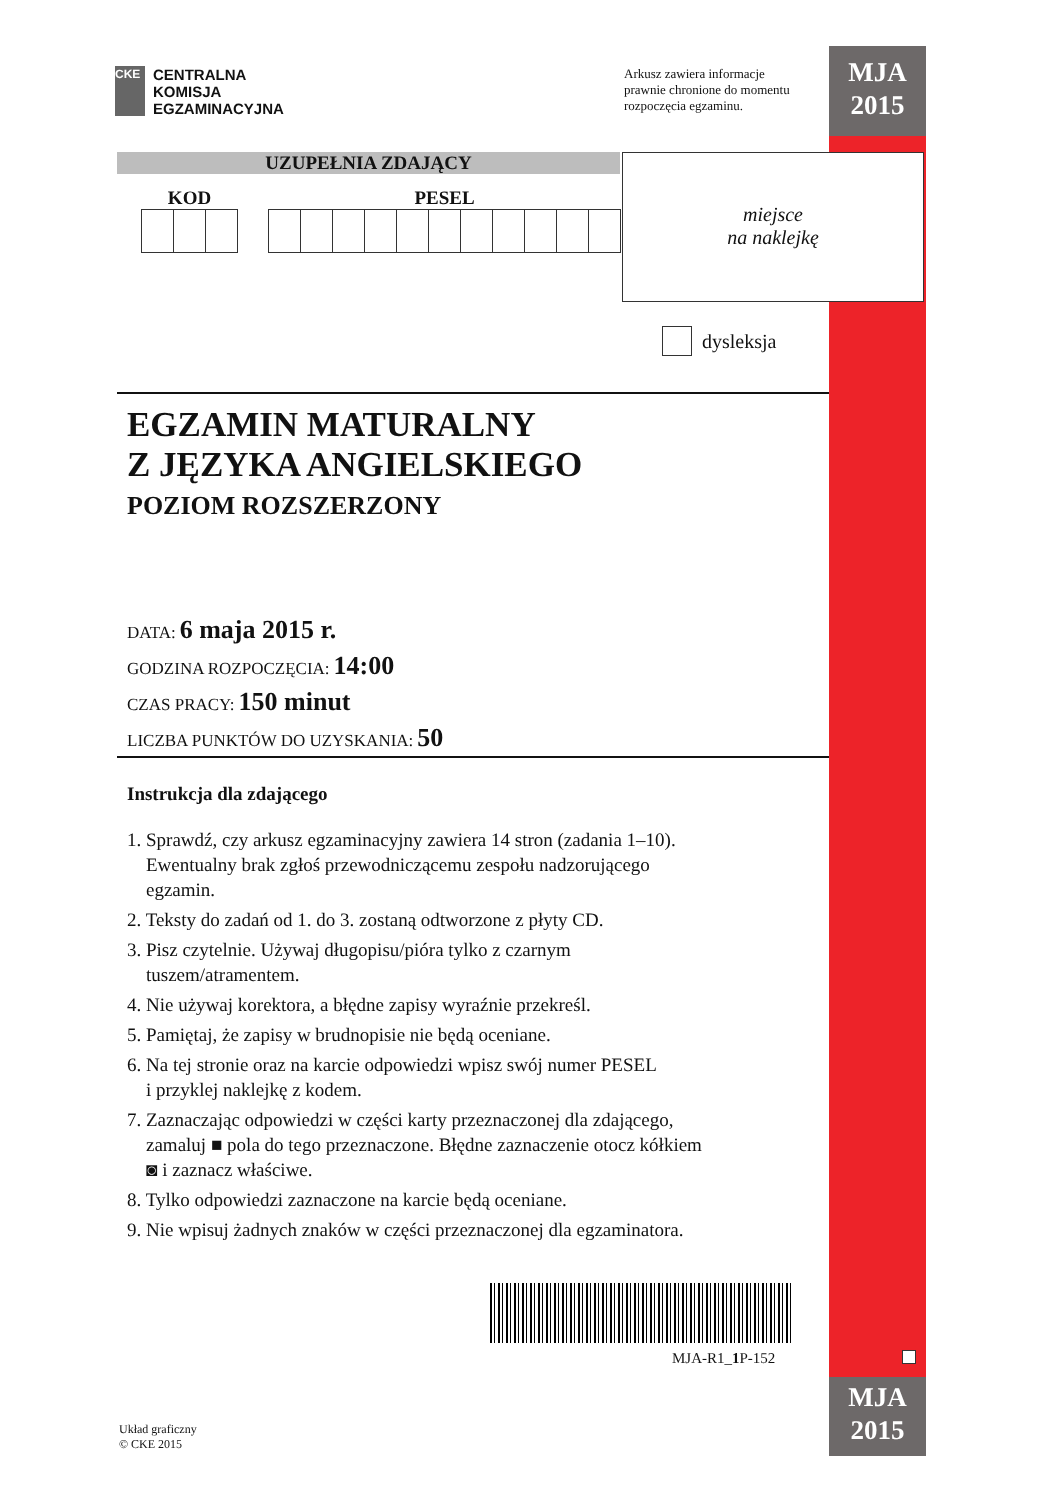MJA
2015
MJA
2015
CKE
CENTRALNA
KOMISJA
EGZAMINACYJNA
Arkusz zawiera informacje
prawnie chronione do momentu
rozpoczęcia egzaminu.
UZUPEŁNIA ZDAJĄCY
KOD PESEL
miejsce
na naklejkę
dysleksja
EGZAMIN MATURALNY
Z JĘZYKA ANGIELSKIEGO
POZIOM ROZSZERZONY
DATA: 6 maja 2015 r.
GODZINA ROZPOCZĘCIA: 14:00
CZAS PRACY: 150 minut
LICZBA PUNKTÓW DO UZYSKANIA: 50
Instrukcja dla zdającego
1. Sprawdź, czy arkusz egzaminacyjny zawiera 14 stron (zadania 1–10).
Ewentualny brak zgłoś przewodniczącemu zespołu nadzorującego
egzamin.
2. Teksty do zadań od 1. do 3. zostaną odtworzone z płyty CD.
3. Pisz czytelnie. Używaj długopisu/pióra tylko z czarnym
tuszem/atramentem.
4. Nie używaj korektora, a błędne zapisy wyraźnie przekreśl.
5. Pamiętaj, że zapisy w brudnopisie nie będą oceniane.
6. Na tej stronie oraz na karcie odpowiedzi wpisz swój numer PESEL
i przyklej naklejkę z kodem.
7. Zaznaczając odpowiedzi w części karty przeznaczonej dla zdającego,
zamaluj ■ pola do tego przeznaczone. Błędne zaznaczenie otocz kółkiem
◙ i zaznacz właściwe.
8. Tylko odpowiedzi zaznaczone na karcie będą oceniane.
9. Nie wpisuj żadnych znaków w części przeznaczonej dla egzaminatora.
MJA-R1_1 P-152
Układ graficzny
© CKE 2015